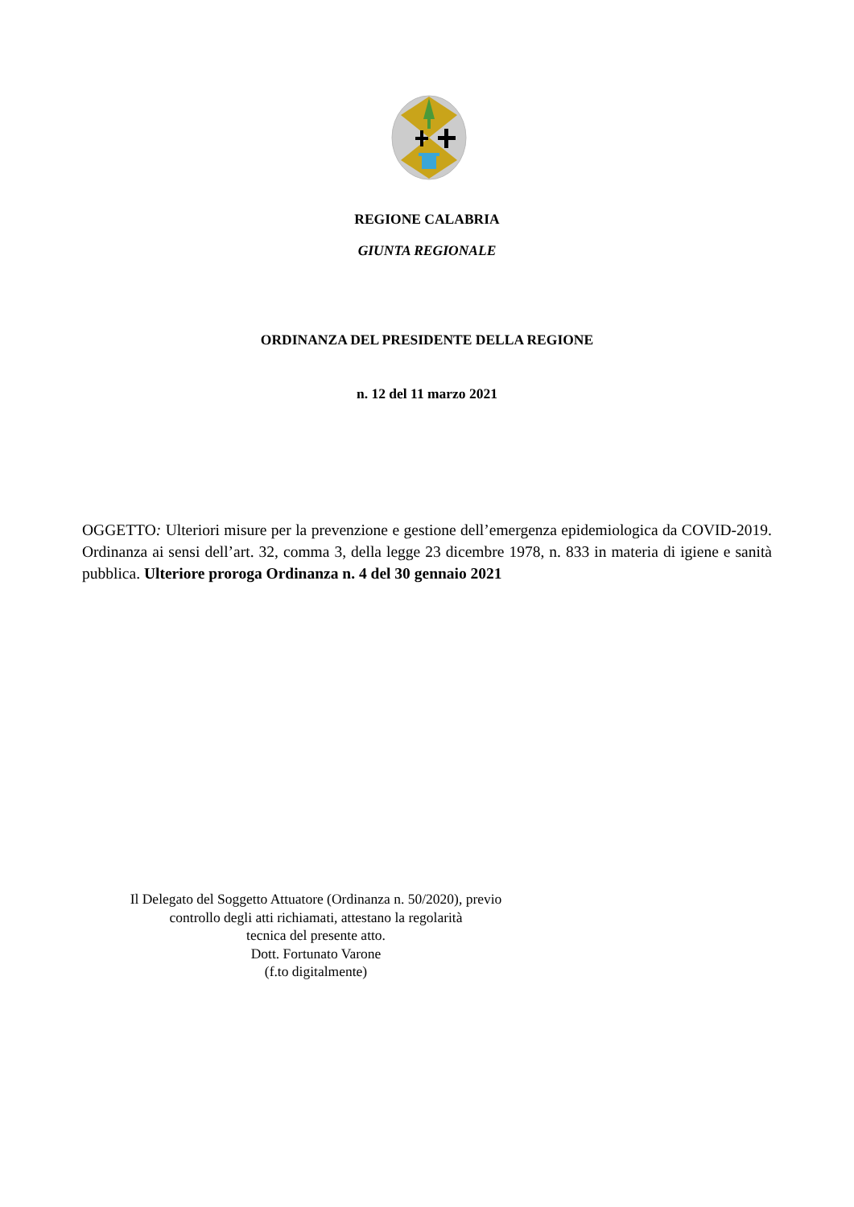REGIONE CALABRIA
GIUNTA REGIONALE
ORDINANZA DEL PRESIDENTE DELLA REGIONE
n. 12 del 11 marzo 2021
OGGETTO: Ulteriori misure per la prevenzione e gestione dell’emergenza epidemiologica da COVID-2019. Ordinanza ai sensi dell’art. 32, comma 3, della legge 23 dicembre 1978, n. 833 in materia di igiene e sanità pubblica. Ulteriore proroga Ordinanza n. 4 del 30 gennaio 2021
Il Delegato del Soggetto Attuatore (Ordinanza n. 50/2020), previo
controllo degli atti richiamati, attestano la regolarità
tecnica del presente atto.
Dott. Fortunato Varone
(f.to digitalmente)